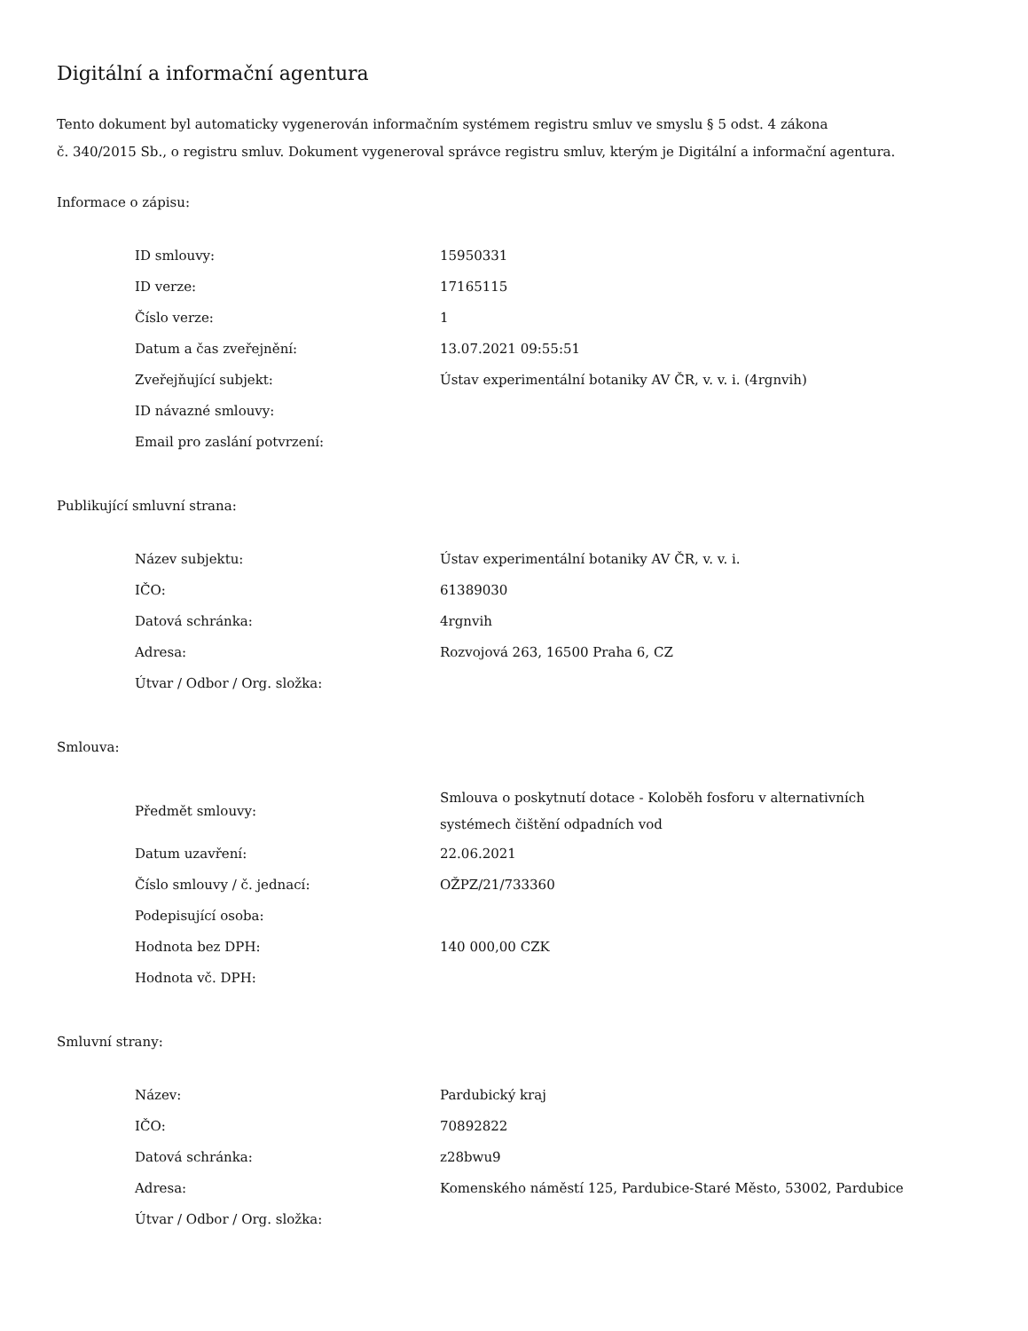Digitální a informační agentura
Tento dokument byl automaticky vygenerován informačním systémem registru smluv ve smyslu § 5 odst. 4 zákona
č. 340/2015 Sb., o registru smluv. Dokument vygeneroval správce registru smluv, kterým je Digitální a informační agentura.
Informace o zápisu:
| ID smlouvy: | 15950331 |
| ID verze: | 17165115 |
| Číslo verze: | 1 |
| Datum a čas zveřejnění: | 13.07.2021 09:55:51 |
| Zveřejňující subjekt: | Ústav experimentální botaniky AV ČR, v. v. i. (4rgnvih) |
| ID návazné smlouvy: | |
| Email pro zaslání potvrzení: | |
Publikující smluvní strana:
| Název subjektu: | Ústav experimentální botaniky AV ČR, v. v. i. |
| IČO: | 61389030 |
| Datová schránka: | 4rgnvih |
| Adresa: | Rozvojová 263, 16500 Praha 6, CZ |
| Útvar / Odbor / Org. složka: | |
Smlouva:
| Předmět smlouvy: | Smlouva o poskytnutí dotace - Koloběh fosforu v alternativních systémech čištění odpadních vod |
| Datum uzavření: | 22.06.2021 |
| Číslo smlouvy / č. jednací: | OŽPZ/21/733360 |
| Podepisující osoba: | |
| Hodnota bez DPH: | 140 000,00 CZK |
| Hodnota vč. DPH: | |
Smluvní strany:
| Název: | Pardubický kraj |
| IČO: | 70892822 |
| Datová schránka: | z28bwu9 |
| Adresa: | Komenského náměstí 125, Pardubice-Staré Město, 53002, Pardubice |
| Útvar / Odbor / Org. složka: | |